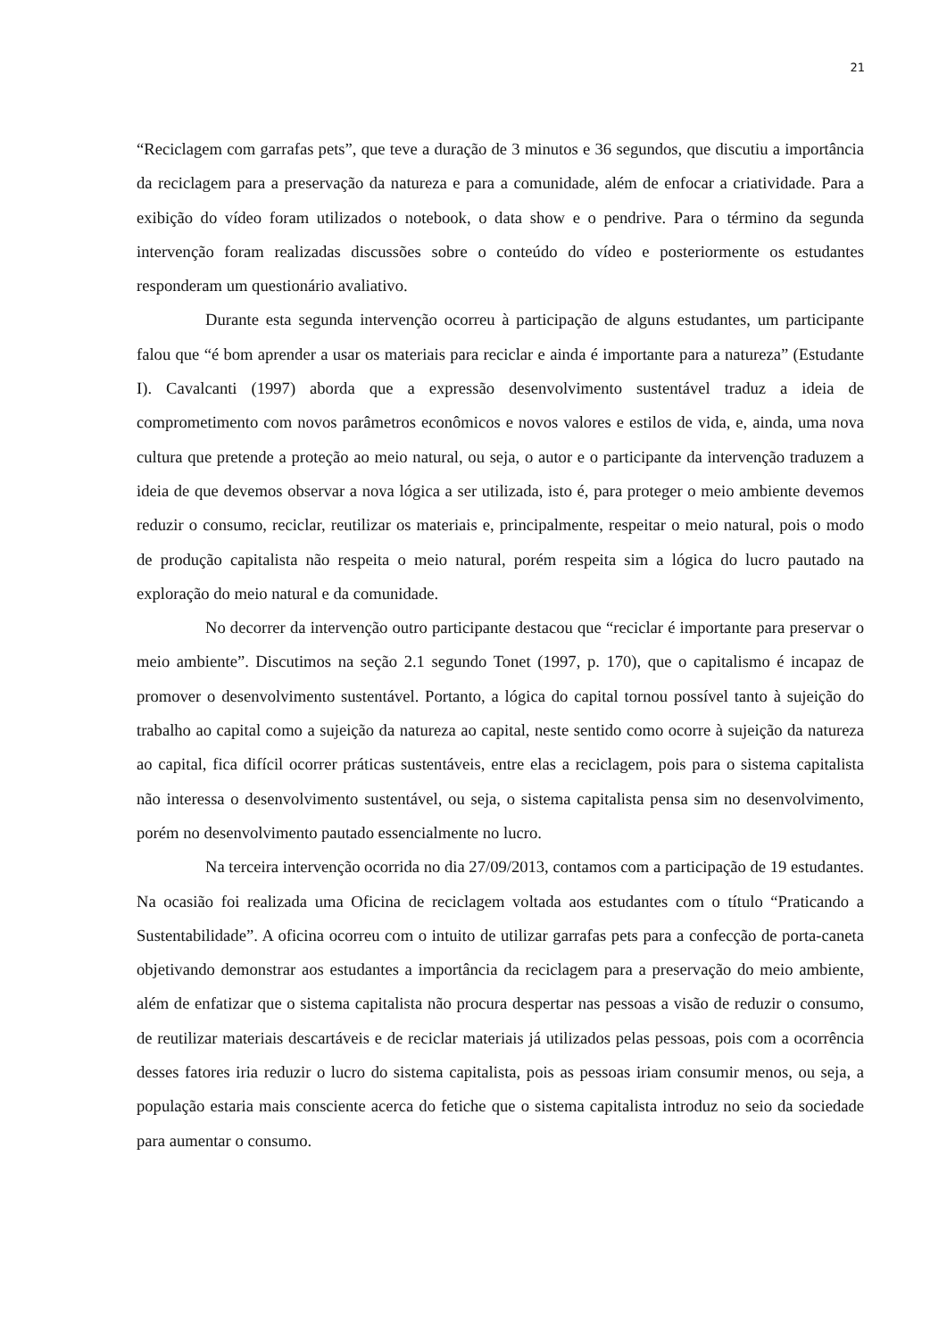21
“Reciclagem com garrafas pets”, que teve a duração de 3 minutos e 36 segundos, que discutiu a importância da reciclagem para a preservação da natureza e para a comunidade, além de enfocar a criatividade. Para a exibição do vídeo foram utilizados o notebook, o data show e o pendrive. Para o término da segunda intervenção foram realizadas discussões sobre o conteúdo do vídeo e posteriormente os estudantes responderam um questionário avaliativo.
Durante esta segunda intervenção ocorreu à participação de alguns estudantes, um participante falou que “é bom aprender a usar os materiais para reciclar e ainda é importante para a natureza” (Estudante I). Cavalcanti (1997) aborda que a expressão desenvolvimento sustentável traduz a ideia de comprometimento com novos parâmetros econômicos e novos valores e estilos de vida, e, ainda, uma nova cultura que pretende a proteção ao meio natural, ou seja, o autor e o participante da intervenção traduzem a ideia de que devemos observar a nova lógica a ser utilizada, isto é, para proteger o meio ambiente devemos reduzir o consumo, reciclar, reutilizar os materiais e, principalmente, respeitar o meio natural, pois o modo de produção capitalista não respeita o meio natural, porém respeita sim a lógica do lucro pautado na exploração do meio natural e da comunidade.
No decorrer da intervenção outro participante destacou que “reciclar é importante para preservar o meio ambiente”. Discutimos na seção 2.1 segundo Tonet (1997, p. 170), que o capitalismo é incapaz de promover o desenvolvimento sustentável. Portanto, a lógica do capital tornou possível tanto à sujeição do trabalho ao capital como a sujeição da natureza ao capital, neste sentido como ocorre à sujeição da natureza ao capital, fica difícil ocorrer práticas sustentáveis, entre elas a reciclagem, pois para o sistema capitalista não interessa o desenvolvimento sustentável, ou seja, o sistema capitalista pensa sim no desenvolvimento, porém no desenvolvimento pautado essencialmente no lucro.
Na terceira intervenção ocorrida no dia 27/09/2013, contamos com a participação de 19 estudantes. Na ocasião foi realizada uma Oficina de reciclagem voltada aos estudantes com o título “Praticando a Sustentabilidade”. A oficina ocorreu com o intuito de utilizar garrafas pets para a confecção de porta-caneta objetivando demonstrar aos estudantes a importância da reciclagem para a preservação do meio ambiente, além de enfatizar que o sistema capitalista não procura despertar nas pessoas a visão de reduzir o consumo, de reutilizar materiais descartáveis e de reciclar materiais já utilizados pelas pessoas, pois com a ocorrência desses fatores iria reduzir o lucro do sistema capitalista, pois as pessoas iriam consumir menos, ou seja, a população estaria mais consciente acerca do fetiche que o sistema capitalista introduz no seio da sociedade para aumentar o consumo.